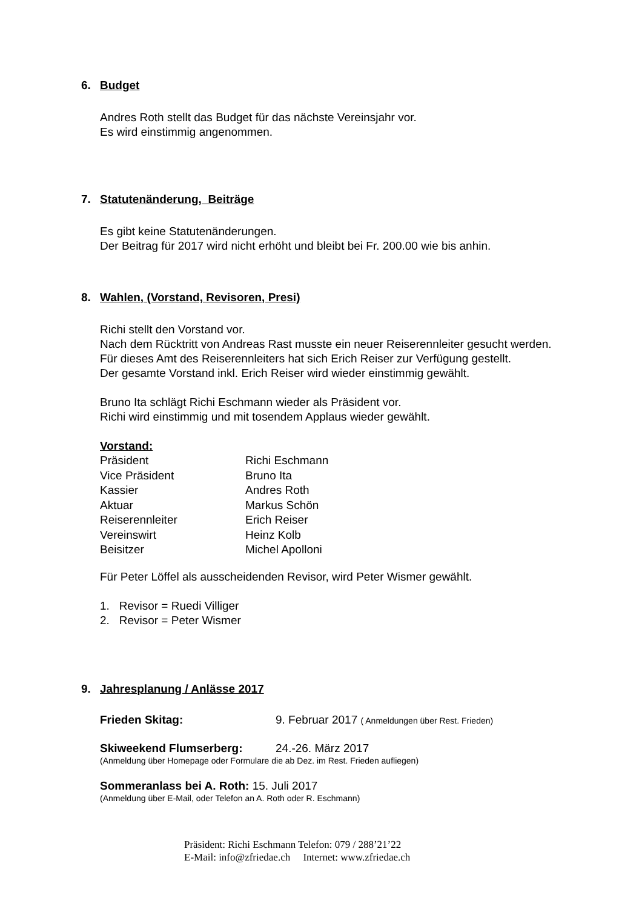6. Budget
Andres Roth stellt das Budget für das nächste Vereinsjahr vor.
Es wird einstimmig angenommen.
7. Statutenänderung, Beiträge
Es gibt keine Statutenänderungen.
Der Beitrag für 2017 wird nicht erhöht und bleibt bei Fr. 200.00 wie bis anhin.
8. Wahlen, (Vorstand, Revisoren, Presi)
Richi stellt den Vorstand vor.
Nach dem Rücktritt von Andreas Rast musste ein neuer Reiserennleiter gesucht werden.
Für dieses Amt des Reiserennleiters hat sich Erich Reiser zur Verfügung gestellt.
Der gesamte Vorstand inkl. Erich Reiser wird wieder einstimmig gewählt.
Bruno Ita schlägt Richi Eschmann wieder als Präsident vor.
Richi wird einstimmig und mit tosendem Applaus wieder gewählt.
Vorstand:
| Präsident | Richi Eschmann |
| Vice Präsident | Bruno Ita |
| Kassier | Andres Roth |
| Aktuar | Markus Schön |
| Reiserennleiter | Erich Reiser |
| Vereinswirt | Heinz Kolb |
| Beisitzer | Michel Apolloni |
Für Peter Löffel als ausscheidenden Revisor, wird Peter Wismer gewählt.
1. Revisor = Ruedi Villiger
2. Revisor = Peter Wismer
9. Jahresplanung / Anlässe 2017
Frieden Skitag: 9. Februar 2017 ( Anmeldungen über Rest. Frieden)
Skiweekend Flumserberg: 24.-26. März 2017
(Anmeldung über Homepage oder Formulare die ab Dez. im Rest. Frieden aufliegen)
Sommeranlass bei A. Roth: 15. Juli 2017
(Anmeldung über E-Mail, oder Telefon an A. Roth oder R. Eschmann)
Präsident: Richi Eschmann Telefon: 079 / 288’21’22
E-Mail: info@zfriedae.ch Internet: www.zfriedae.ch